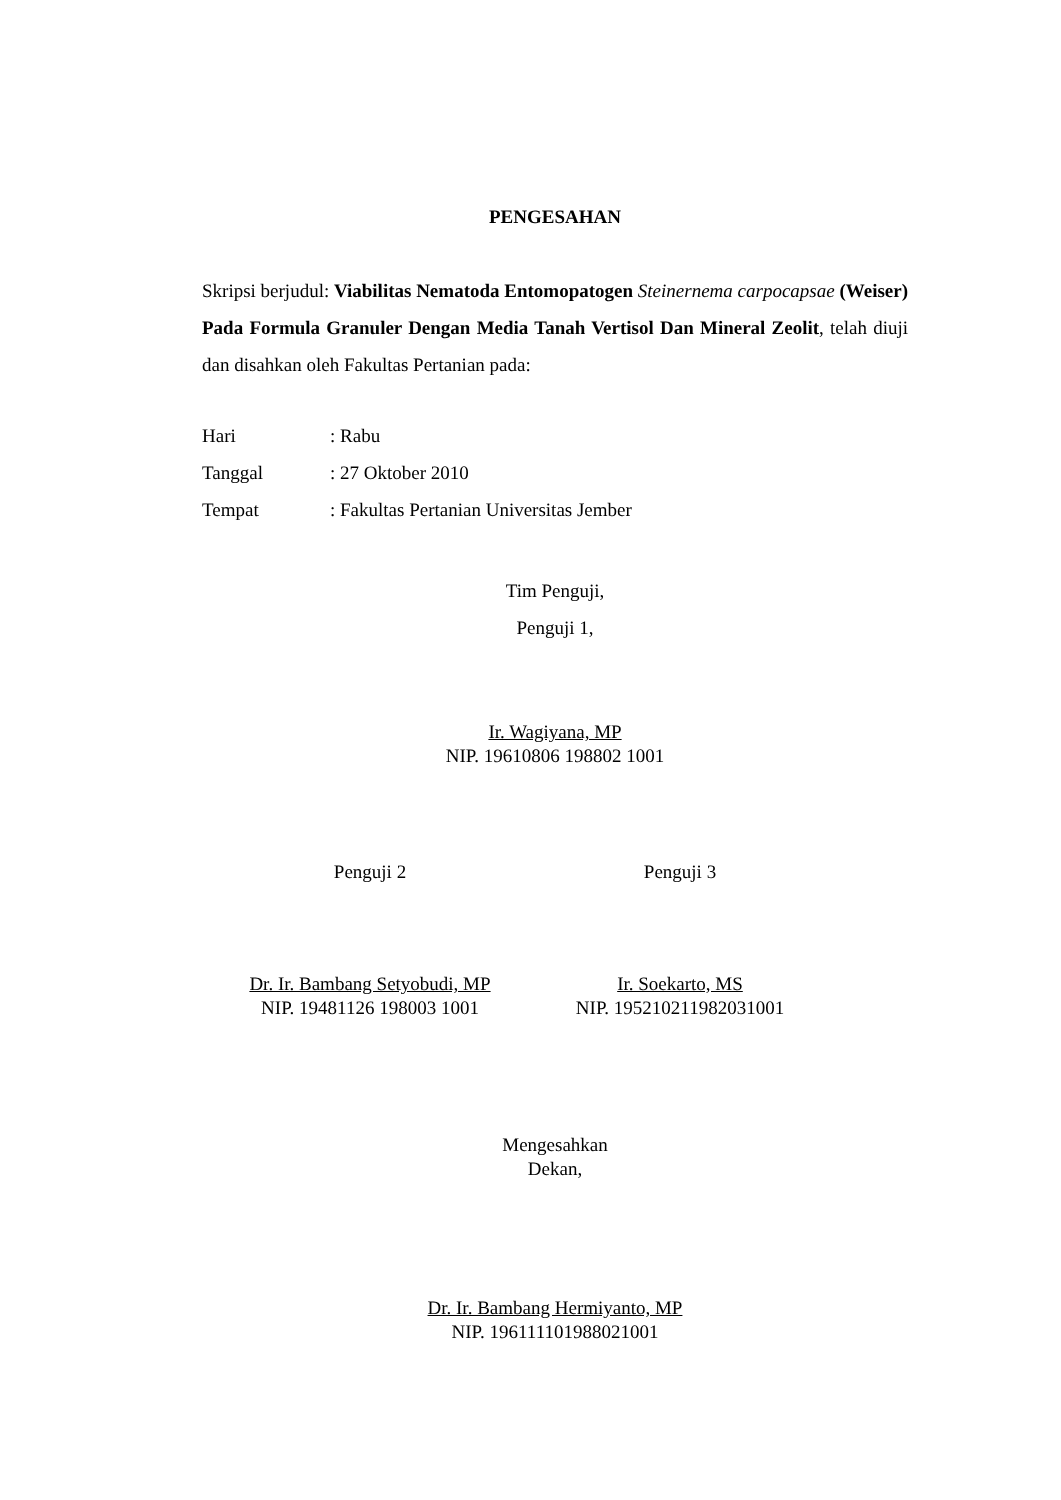PENGESAHAN
Skripsi berjudul: Viabilitas Nematoda Entomopatogen Steinernema carpocapsae (Weiser) Pada Formula Granuler Dengan Media Tanah Vertisol Dan Mineral Zeolit, telah diuji dan disahkan oleh Fakultas Pertanian pada:
| Hari | : Rabu |
| Tanggal | : 27 Oktober 2010 |
| Tempat | : Fakultas Pertanian Universitas Jember |
Tim Penguji,
Penguji 1,
Ir. Wagiyana, MP
NIP. 19610806 198802 1001
Penguji 2 Penguji 3
Dr. Ir. Bambang Setyobudi, MP
NIP. 19481126 198003 1001
Ir. Soekarto, MS
NIP. 195210211982031001
Mengesahkan
Dekan,
Dr. Ir. Bambang Hermiyanto, MP
NIP. 196111101988021001